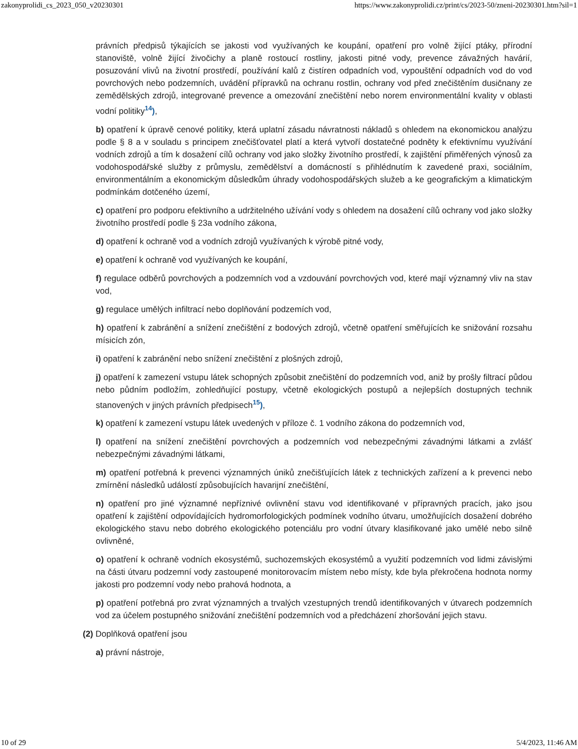zakonyprolidi_cs_2023_050_v20230301 https://www.zakonyprolidi.cz/print/cs/2023-50/zneni-20230301.htm?sil=1
právních předpisů týkajících se jakosti vod využívaných ke koupání, opatření pro volně žijící ptáky, přírodní stanoviště, volně žijící živočichy a planě rostoucí rostliny, jakosti pitné vody, prevence závažných havárií, posuzování vlivů na životní prostředí, používání kalů z čistíren odpadních vod, vypouštění odpadních vod do vod povrchových nebo podzemních, uvádění přípravků na ochranu rostlin, ochrany vod před znečištěním dusičnany ze zemědělských zdrojů, integrované prevence a omezování znečištění nebo norem environmentální kvality v oblasti vodní politiky<sup>14</sup>),
b) opatření k úpravě cenové politiky, která uplatní zásadu návratnosti nákladů s ohledem na ekonomickou analýzu podle § 8 a v souladu s principem znečišťovatel platí a která vytvoří dostatečné podněty k efektivnímu využívání vodních zdrojů a tím k dosažení cílů ochrany vod jako složky životního prostředí, k zajištění přiměřených výnosů za vodohospodářské služby z průmyslu, zemědělství a domácností s přihlédnutím k zavedené praxi, sociálním, environmentálním a ekonomickým důsledkům úhrady vodohospodářských služeb a ke geografickým a klimatickým podmínkám dotčeného území,
c) opatření pro podporu efektivního a udržitelného užívání vody s ohledem na dosažení cílů ochrany vod jako složky životního prostředí podle § 23a vodního zákona,
d) opatření k ochraně vod a vodních zdrojů využívaných k výrobě pitné vody,
e) opatření k ochraně vod využívaných ke koupání,
f) regulace odběrů povrchových a podzemních vod a vzdouvání povrchových vod, které mají významný vliv na stav vod,
g) regulace umělých infiltrací nebo doplňování podzemích vod,
h) opatření k zabránění a snížení znečištění z bodových zdrojů, včetně opatření směřujících ke snižování rozsahu mísicích zón,
i) opatření k zabránění nebo snížení znečištění z plošných zdrojů,
j) opatření k zamezení vstupu látek schopných způsobit znečištění do podzemních vod, aniž by prošly filtrací půdou nebo půdním podložím, zohledňující postupy, včetně ekologických postupů a nejlepších dostupných technik stanovených v jiných právních předpisech<sup>15</sup>),
k) opatření k zamezení vstupu látek uvedených v příloze č. 1 vodního zákona do podzemních vod,
l) opatření na snížení znečištění povrchových a podzemních vod nebezpečnými závadnými látkami a zvlášť nebezpečnými závadnými látkami,
m) opatření potřebná k prevenci významných úniků znečišťujících látek z technických zařízení a k prevenci nebo zmírnění následků událostí způsobujících havarijní znečištění,
n) opatření pro jiné významné nepříznivé ovlivnění stavu vod identifikované v přípravných pracích, jako jsou opatření k zajištění odpovídajících hydromorfologických podmínek vodního útvaru, umožňujících dosažení dobrého ekologického stavu nebo dobrého ekologického potenciálu pro vodní útvary klasifikované jako umělé nebo silně ovlivněné,
o) opatření k ochraně vodních ekosystémů, suchozemských ekosystémů a využití podzemních vod lidmi závislými na části útvaru podzemní vody zastoupené monitorovacím místem nebo místy, kde byla překročena hodnota normy jakosti pro podzemní vody nebo prahová hodnota, a
p) opatření potřebná pro zvrat významných a trvalých vzestupných trendů identifikovaných v útvarech podzemních vod za účelem postupného snižování znečištění podzemních vod a předcházení zhoršování jejich stavu.
(2) Doplňková opatření jsou
a) právní nástroje,
10 of 29 5/4/2023, 11:46 AM